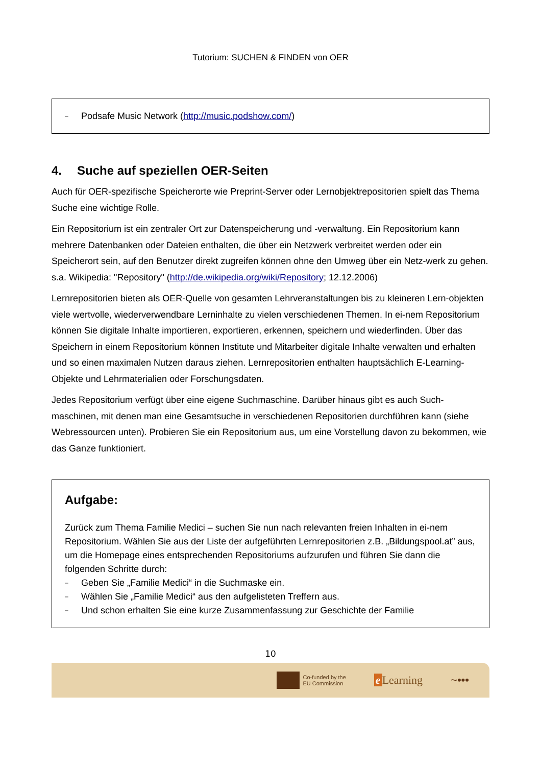Tutorium: SUCHEN & FINDEN von OER
– Podsafe Music Network (http://music.podshow.com/)
4. Suche auf speziellen OER-Seiten
Auch für OER-spezifische Speicherorte wie Preprint-Server oder Lernobjektrepositorien spielt das Thema Suche eine wichtige Rolle.
Ein Repositorium ist ein zentraler Ort zur Datenspeicherung und -verwaltung. Ein Repositorium kann mehrere Datenbanken oder Dateien enthalten, die über ein Netzwerk verbreitet werden oder ein Speicherort sein, auf den Benutzer direkt zugreifen können ohne den Umweg über ein Netz-werk zu gehen. s.a. Wikipedia: "Repository" (http://de.wikipedia.org/wiki/Repository; 12.12.2006)
Lernrepositorien bieten als OER-Quelle von gesamten Lehrveranstaltungen bis zu kleineren Lern-objekten viele wertvolle, wiederverwendbare Lerninhalte zu vielen verschiedenen Themen. In ei-nem Repositorium können Sie digitale Inhalte importieren, exportieren, erkennen, speichern und wiederfinden. Über das Speichern in einem Repositorium können Institute und Mitarbeiter digitale Inhalte verwalten und erhalten und so einen maximalen Nutzen daraus ziehen. Lernrepositorien enthalten hauptsächlich E-Learning-Objekte und Lehrmaterialien oder Forschungsdaten.
Jedes Repositorium verfügt über eine eigene Suchmaschine. Darüber hinaus gibt es auch Such-maschinen, mit denen man eine Gesamtsuche in verschiedenen Repositorien durchführen kann (siehe Webressourcen unten). Probieren Sie ein Repositorium aus, um eine Vorstellung davon zu bekommen, wie das Ganze funktioniert.
Aufgabe:
Zurück zum Thema Familie Medici – suchen Sie nun nach relevanten freien Inhalten in ei-nem Repositorium. Wählen Sie aus der Liste der aufgeführten Lernrepositorien z.B. „Bildungspool.at” aus, um die Homepage eines entsprechenden Repositoriums aufzurufen und führen Sie dann die folgenden Schritte durch:
– Geben Sie „Familie Medici“ in die Suchmaske ein.
– Wählen Sie „Familie Medici“ aus den aufgelisteten Treffern aus.
– Und schon erhalten Sie eine kurze Zusammenfassung zur Geschichte der Familie
10
Co-funded by the
EU Commission
e Learning ~•••